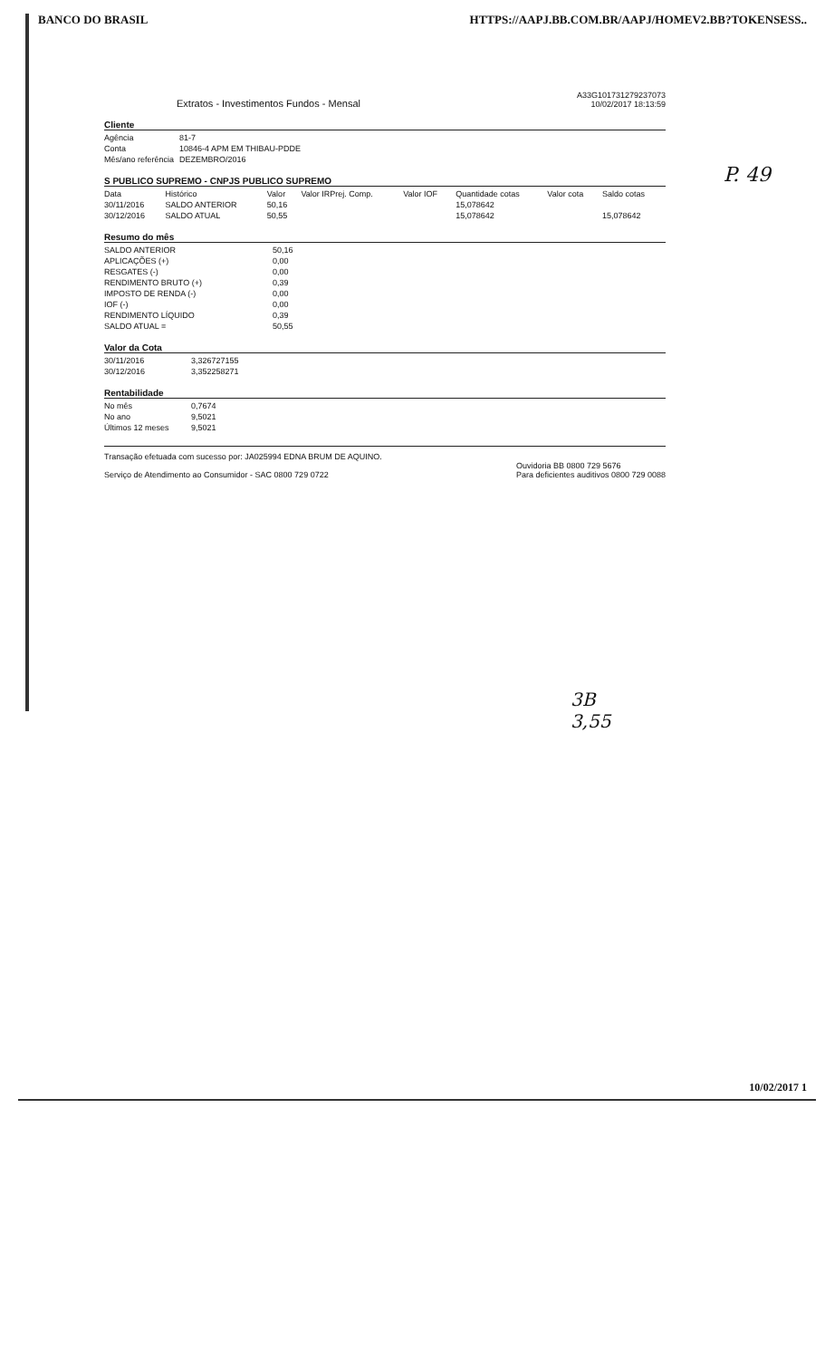BANCO DO BRASIL HTTPS://AAPJ.BB.COM.BR/AAPJ/HOMEV2.BB?TOKENSESS..
Extratos - Investimentos Fundos - Mensal
A33G101731279237073
10/02/2017 18:13:59
Cliente
| Agência | 81-7 |
| Conta | 10846-4 APM EM THIBAU-PDDE |
| Mês/ano referência | DEZEMBRO/2016 |
S PUBLICO SUPREMO - CNPJS PUBLICO SUPREMO
| Data | Histórico | Valor | Valor IRPrej. Comp. | Valor IOF | Quantidade cotas | Valor cota | Saldo cotas |
| --- | --- | --- | --- | --- | --- | --- | --- |
| 30/11/2016 | SALDO ANTERIOR | 50,16 | | | 15,078642 | | |
| 30/12/2016 | SALDO ATUAL | 50,55 | | | 15,078642 | | 15,078642 |
Resumo do mês
| SALDO ANTERIOR | 50,16 |
| APLICAÇÕES (+) | 0,00 |
| RESGATES (-) | 0,00 |
| RENDIMENTO BRUTO (+) | 0,39 |
| IMPOSTO DE RENDA (-) | 0,00 |
| IOF (-) | 0,00 |
| RENDIMENTO LÍQUIDO | 0,39 |
| SALDO ATUAL = | 50,55 |
Valor da Cota
| 30/11/2016 | 3,326727155 |
| 30/12/2016 | 3,352258271 |
Rentabilidade
| No mês | 0,7674 |
| No ano | 9,5021 |
| Últimos 12 meses | 9,5021 |
Transação efetuada com sucesso por: JA025994 EDNA BRUM DE AQUINO.
Serviço de Atendimento ao Consumidor - SAC 0800 729 0722
Ouvidoria BB 0800 729 5676
Para deficientes auditivos 0800 729 0088
P. 49
3B
3,55
10/02/2017 1